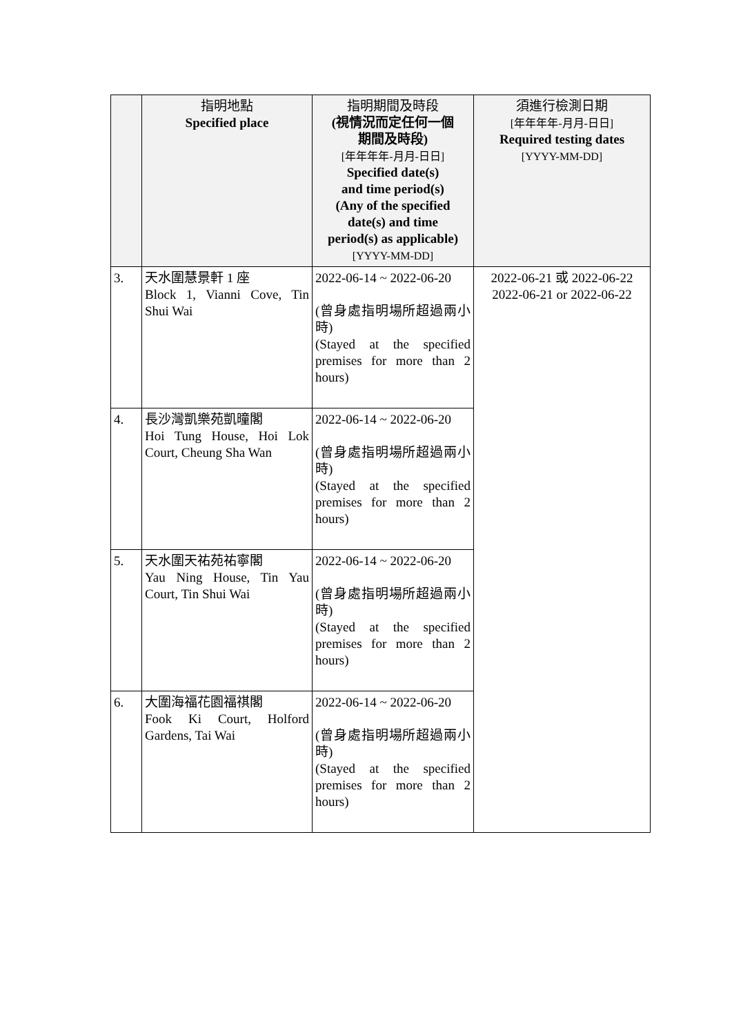| | 指明地點 Specified place | 指明期間及時段 (視情況而定任何一個 期間及時段) [年年年年-月月-日日] Specified date(s) and time period(s) (Any of the specified date(s) and time period(s) as applicable) [YYYY-MM-DD] | 須進行檢測日期 [年年年年-月月-日日] Required testing dates [YYYY-MM-DD] |
| --- | --- | --- | --- |
| 3. | 天水圍慧景軒 1 座 Block 1, Vianni Cove, Tin Shui Wai | 2022-06-14 ~ 2022-06-20 (曾身處指明場所超過兩小時) (Stayed at the specified premises for more than 2 hours) | 2022-06-21 或 2022-06-22 2022-06-21 or 2022-06-22 |
| 4. | 長沙灣凱樂苑凱曈閣 Hoi Tung House, Hoi Lok Court, Cheung Sha Wan | 2022-06-14 ~ 2022-06-20 (曾身處指明場所超過兩小時) (Stayed at the specified premises for more than 2 hours) | |
| 5. | 天水圍天祐苑祐寧閣 Yau Ning House, Tin Yau Court, Tin Shui Wai | 2022-06-14 ~ 2022-06-20 (曾身處指明場所超過兩小時) (Stayed at the specified premises for more than 2 hours) | |
| 6. | 大圍海福花園福祺閣 Fook Ki Court, Holford Gardens, Tai Wai | 2022-06-14 ~ 2022-06-20 (曾身處指明場所超過兩小時) (Stayed at the specified premises for more than 2 hours) | |